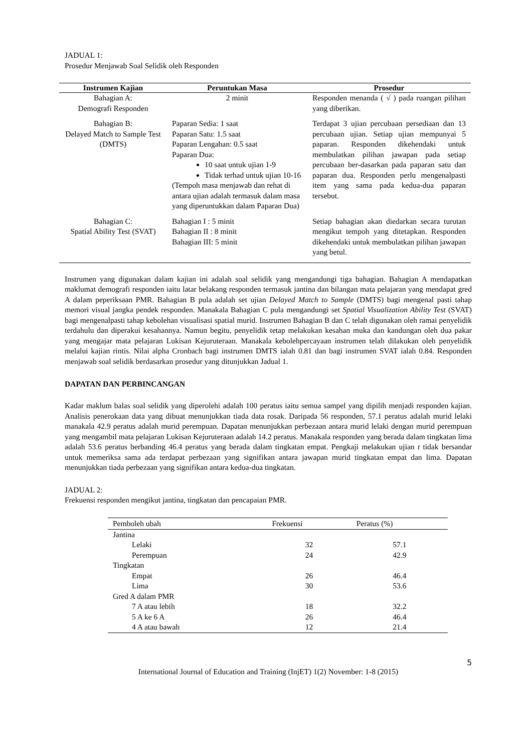JADUAL 1:
Prosedur Menjawab Soal Selidik oleh Responden
| Instrumen Kajian | Peruntukan Masa | Prosedur |
| --- | --- | --- |
| Bahagian A: Demografi Responden | 2 minit | Responden menanda ( √ ) pada ruangan pilihan yang diberikan. |
| Bahagian B: Delayed Match to Sample Test (DMTS) | Paparan Sedia: 1 saat Paparan Satu: 1.5 saat Paparan Lengahan: 0.5 saat Paparan Dua: 10 saat untuk ujian 1-9 Tidak terhad untuk ujian 10-16 (Tempoh masa menjawab dan rehat di antara ujian adalah termasuk dalam masa yang diperuntukkan dalam Paparan Dua) | Terdapat 3 ujian percubaan persediaan dan 13 percubaan ujian. Setiap ujian mempunyai 5 paparan. Responden dikehendaki untuk membulatkan pilihan jawapan pada setiap percubaan ber-dasarkan pada paparan satu dan paparan dua. Responden perlu mengenalpasti item yang sama pada kedua-dua paparan tersebut. |
| Bahagian C: Spatial Ability Test (SVAT) | Bahagian I : 5 minit Bahagian II : 8 minit Bahagian III: 5 minit | Setiap bahagian akan diedarkan secara turutan mengikut tempoh yang ditetapkan. Responden dikehendaki untuk membulatkan pilihan jawapan yang betul. |
Instrumen yang digunakan dalam kajian ini adalah soal selidik yang mengandungi tiga bahagian. Bahagian A mendapatkan maklumat demografi responden iaitu latar belakang responden termasuk jantina dan bilangan mata pelajaran yang mendapat gred A dalam peperiksaan PMR. Bahagian B pula adalah set ujian Delayed Match to Sample (DMTS) bagi mengenal pasti tahap memori visual jangka pendek responden. Manakala Bahagian C pula mengandungi set Spatial Visualization Ability Test (SVAT) bagi mengenalpasti tahap kebolehan visualisasi spatial murid. Instrumen Bahagian B dan C telah digunakan oleh ramai penyelidik terdahulu dan diperakui kesahannya. Namun begitu, penyelidik tetap melakukan kesahan muka dan kandungan oleh dua pakar yang mengajar mata pelajaran Lukisan Kejuruteraan. Manakala kebolehpercayaan instrumen telah dilakukan oleh penyelidik melalui kajian rintis. Nilai alpha Cronbach bagi instrumen DMTS ialah 0.81 dan bagi instrumen SVAT ialah 0.84. Responden menjawab soal selidik berdasarkan prosedur yang ditunjukkan Jadual 1.
DAPATAN DAN PERBINCANGAN
Kadar maklum balas soal selidik yang diperolehi adalah 100 peratus iaitu semua sampel yang dipilih menjadi responden kajian. Analisis penerokaan data yang dibuat menunjukkan tiada data rosak. Daripada 56 responden, 57.1 peratus adalah murid lelaki manakala 42.9 peratus adalah murid perempuan. Dapatan menunjukkan perbezaan antara murid lelaki dengan murid perempuan yang mengambil mata pelajaran Lukisan Kejuruteraan adalah 14.2 peratus. Manakala responden yang berada dalam tingkatan lima adalah 53.6 peratus berbanding 46.4 peratus yang berada dalam tingkatan empat. Pengkaji melakukan ujian t tidak bersandar untuk memeriksa sama ada terdapat perbezaan yang signifikan antara jawapan murid tingkatan empat dan lima. Dapatan menunjukkan tiada perbezaan yang signifikan antara kedua-dua tingkatan.
JADUAL 2:
Frekuensi responden mengikut jantina, tingkatan dan pencapaian PMR.
| Pemboleh ubah | Frekuensi | Peratus (%) |
| --- | --- | --- |
| Jantina | | |
| Lelaki | 32 | 57.1 |
| Perempuan | 24 | 42.9 |
| Tingkatan | | |
| Empat | 26 | 46.4 |
| Lima | 30 | 53.6 |
| Gred A dalam PMR | | |
| 7 A atau lebih | 18 | 32.2 |
| 5 A ke 6 A | 26 | 46.4 |
| 4 A atau bawah | 12 | 21.4 |
5
International Journal of Education and Training (InjET) 1(2) November: 1-8 (2015)